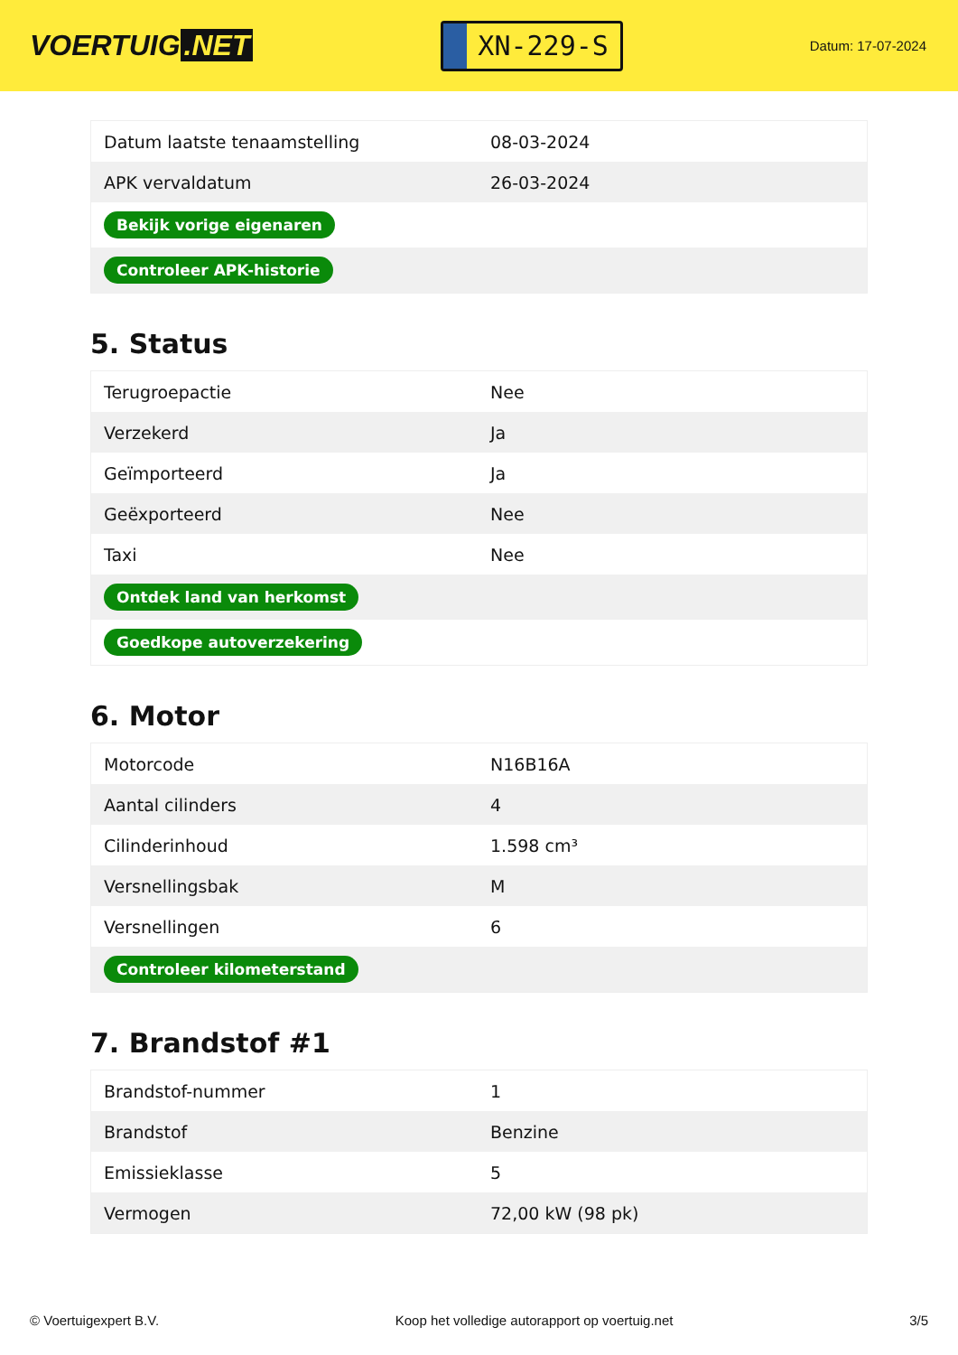VOERTUIG.NET
XN-229-S
Datum: 17-07-2024
| Datum laatste tenaamstelling | 08-03-2024 |
| APK vervaldatum | 26-03-2024 |
| Bekijk vorige eigenaren | |
| Controleer APK-historie | |
5. Status
| Terugroepactie | Nee |
| Verzekerd | Ja |
| Geïmporteerd | Ja |
| Geëxporteerd | Nee |
| Taxi | Nee |
| Ontdek land van herkomst | |
| Goedkope autoverzekering | |
6. Motor
| Motorcode | N16B16A |
| Aantal cilinders | 4 |
| Cilinderinhoud | 1.598 cm³ |
| Versnellingsbak | M |
| Versnellingen | 6 |
| Controleer kilometerstand | |
7. Brandstof #1
| Brandstof-nummer | 1 |
| Brandstof | Benzine |
| Emissieklasse | 5 |
| Vermogen | 72,00 kW (98 pk) |
© Voertuigexpert B.V. Koop het volledige autorapport op voertuig.net 3/5